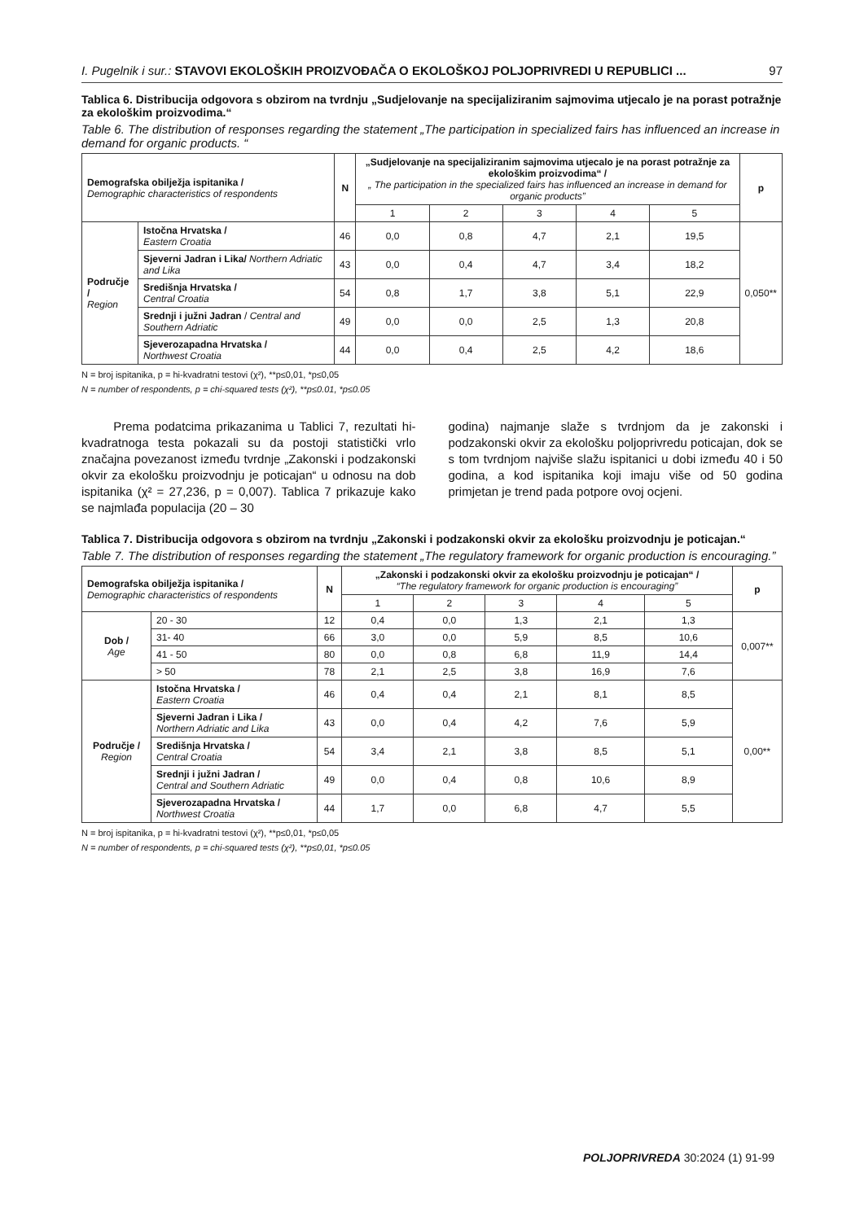I. Pugelnik i sur.: STAVOVI EKOLOŠKIH PROIZVOĐAČA O EKOLOŠKOJ POLJOPRIVREDI U REPUBLICI ... 97
Tablica 6. Distribucija odgovora s obzirom na tvrdnju „Sudjelovanje na specijaliziranim sajmovima utjecalo je na porast potražnje za ekološkim proizvodima.“
Table 6. The distribution of responses regarding the statement „The participation in specialized fairs has influenced an increase in demand for organic products. “
| Demografska obilježja ispitanika / Demographic characteristics of respondents | | N | „Sudjelovanje na specijaliziranim sajmovima utjecalo je na porast potražnje za ekološkim proizvodima“ / „ The participation in the specialized fairs has influenced an increase in demand for organic products” | | | | | p |
| --- | --- | --- | --- | --- | --- | --- | --- | --- |
| | | | 1 | 2 | 3 | 4 | 5 | |
| Područje / Region | Istočna Hrvatska / Eastern Croatia | 46 | 0,0 | 0,8 | 4,7 | 2,1 | 19,5 | 0,050** |
| | Sjeverni Jadran i Lika/ Northern Adriatic and Lika | 43 | 0,0 | 0,4 | 4,7 | 3,4 | 18,2 | |
| | Središnja Hrvatska / Central Croatia | 54 | 0,8 | 1,7 | 3,8 | 5,1 | 22,9 | |
| | Srednji i južni Jadran / Central and Southern Adriatic | 49 | 0,0 | 0,0 | 2,5 | 1,3 | 20,8 | |
| | Sjeverozapadna Hrvatska / Northwest Croatia | 44 | 0,0 | 0,4 | 2,5 | 4,2 | 18,6 | |
N = broj ispitanika, p = hi-kvadratni testovi (χ²), **p≤0,01, *p≤0,05
N = number of respondents, p = chi-squared tests (χ²), **p≤0.01, *p≤0.05
Prema podatcima prikazanima u Tablici 7, rezultati hi-kvadratnoga testa pokazali su da postoji statistički vrlo značajna povezanost između tvrdnje „Zakonski i podzakonski okvir za ekološku proizvodnju je poticajan“ u odnosu na dob ispitanika (χ² = 27,236, p = 0,007). Tablica 7 prikazuje kako se najmlađa populacija (20 – 30
godina) najmanje slaže s tvrdnjom da je zakonski i podzakonski okvir za ekološku poljoprivredu poticajan, dok se s tom tvrdnjom najviše slažu ispitanici u dobi između 40 i 50 godina, a kod ispitanika koji imaju više od 50 godina primjetan je trend pada potpore ovoj ocjeni.
Tablica 7. Distribucija odgovora s obzirom na tvrdnju „Zakonski i podzakonski okvir za ekološku proizvodnju je poticajan.“
Table 7. The distribution of responses regarding the statement „The regulatory framework for organic production is encouraging.”
| Demografska obilježja ispitanika / Demographic characteristics of respondents | | N | „Zakonski i podzakonski okvir za ekološku proizvodnju je poticajan“ / “The regulatory framework for organic production is encouraging” | | | | | p |
| --- | --- | --- | --- | --- | --- | --- | --- | --- |
| | | | 1 | 2 | 3 | 4 | 5 | |
| Dob / Age | 20 - 30 | 12 | 0,4 | 0,0 | 1,3 | 2,1 | 1,3 | 0,007** |
| | 31- 40 | 66 | 3,0 | 0,0 | 5,9 | 8,5 | 10,6 | |
| | 41 - 50 | 80 | 0,0 | 0,8 | 6,8 | 11,9 | 14,4 | |
| | > 50 | 78 | 2,1 | 2,5 | 3,8 | 16,9 | 7,6 | |
| Područje / Region | Istočna Hrvatska / Eastern Croatia | 46 | 0,4 | 0,4 | 2,1 | 8,1 | 8,5 | 0,00** |
| | Sjeverni Jadran i Lika / Northern Adriatic and Lika | 43 | 0,0 | 0,4 | 4,2 | 7,6 | 5,9 | |
| | Središnja Hrvatska / Central Croatia | 54 | 3,4 | 2,1 | 3,8 | 8,5 | 5,1 | |
| | Srednji i južni Jadran / Central and Southern Adriatic | 49 | 0,0 | 0,4 | 0,8 | 10,6 | 8,9 | |
| | Sjeverozapadna Hrvatska / Northwest Croatia | 44 | 1,7 | 0,0 | 6,8 | 4,7 | 5,5 | |
N = broj ispitanika, p = hi-kvadratni testovi (χ²), **p≤0,01, *p≤0,05
N = number of respondents, p = chi-squared tests (χ²), **p≤0,01, *p≤0.05
POLJOPRIVREDA 30:2024 (1) 91-99